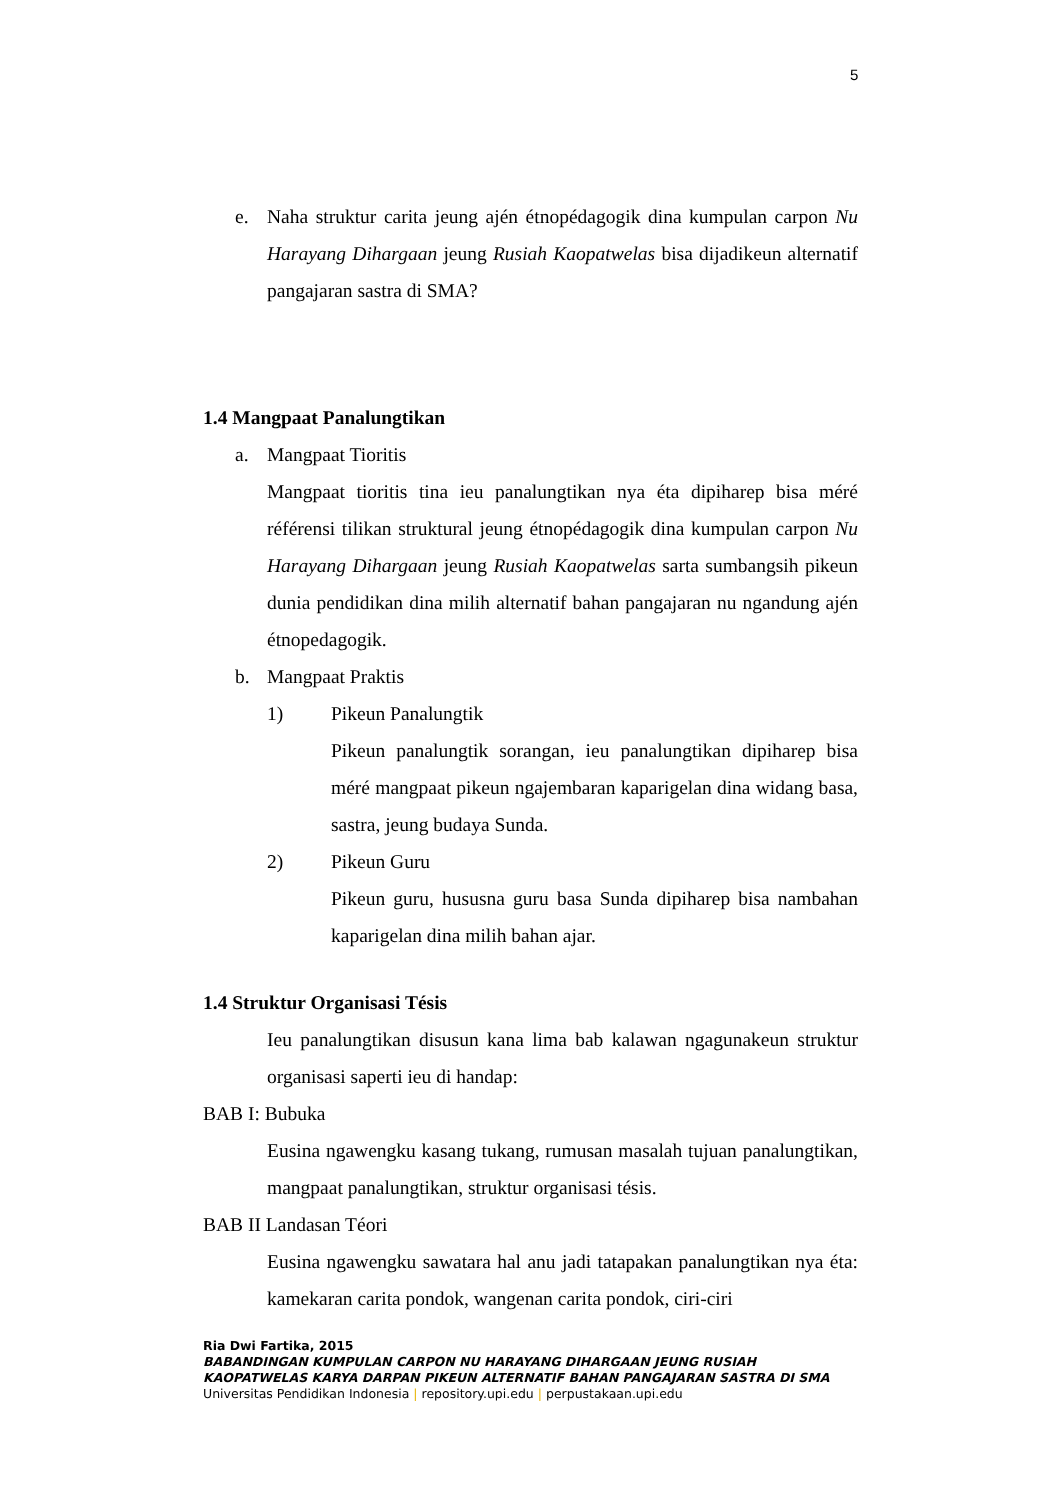5
e.
Naha struktur carita jeung ajén étnopédagogik dina kumpulan carpon Nu Harayang Dihargaan jeung Rusiah Kaopatwelas bisa dijadikeun alternatif pangajaran sastra di SMA?
1.4 Mangpaat Panalungtikan
a. Mangpaat Tioritis
Mangpaat tioritis tina ieu panalungtikan nya éta dipiharep bisa méré référensi tilikan struktural jeung étnopédagogik dina kumpulan carpon Nu Harayang Dihargaan jeung Rusiah Kaopatwelas sarta sumbangsih pikeun dunia pendidikan dina milih alternatif bahan pangajaran nu ngandung ajén étnopedagogik.
b. Mangpaat Praktis
1) Pikeun Panalungtik
Pikeun panalungtik sorangan, ieu panalungtikan dipiharep bisa méré mangpaat pikeun ngajembaran kaparigelan dina widang basa, sastra, jeung budaya Sunda.
2) Pikeun Guru
Pikeun guru, hususna guru basa Sunda dipiharep bisa nambahan kaparigelan dina milih bahan ajar.
1.4 Struktur Organisasi Tésis
Ieu panalungtikan disusun kana lima bab kalawan ngagunakeun struktur organisasi saperti ieu di handap:
BAB I: Bubuka
Eusina ngawengku kasang tukang, rumusan masalah tujuan panalungtikan, mangpaat panalungtikan, struktur organisasi tésis.
BAB II Landasan Téori
Eusina ngawengku sawatara hal anu jadi tatapakan panalungtikan nya éta: kamekaran carita pondok, wangenan carita pondok, ciri-ciri
Ria Dwi Fartika, 2015
BABANDINGAN KUMPULAN CARPON NU HARAYANG DIHARGAAN JEUNG RUSIAH KAOPATWELAS KARYA DARPAN PIKEUN ALTERNATIF BAHAN PANGAJARAN SASTRA DI SMA
Universitas Pendidikan Indonesia | repository.upi.edu | perpustakaan.upi.edu